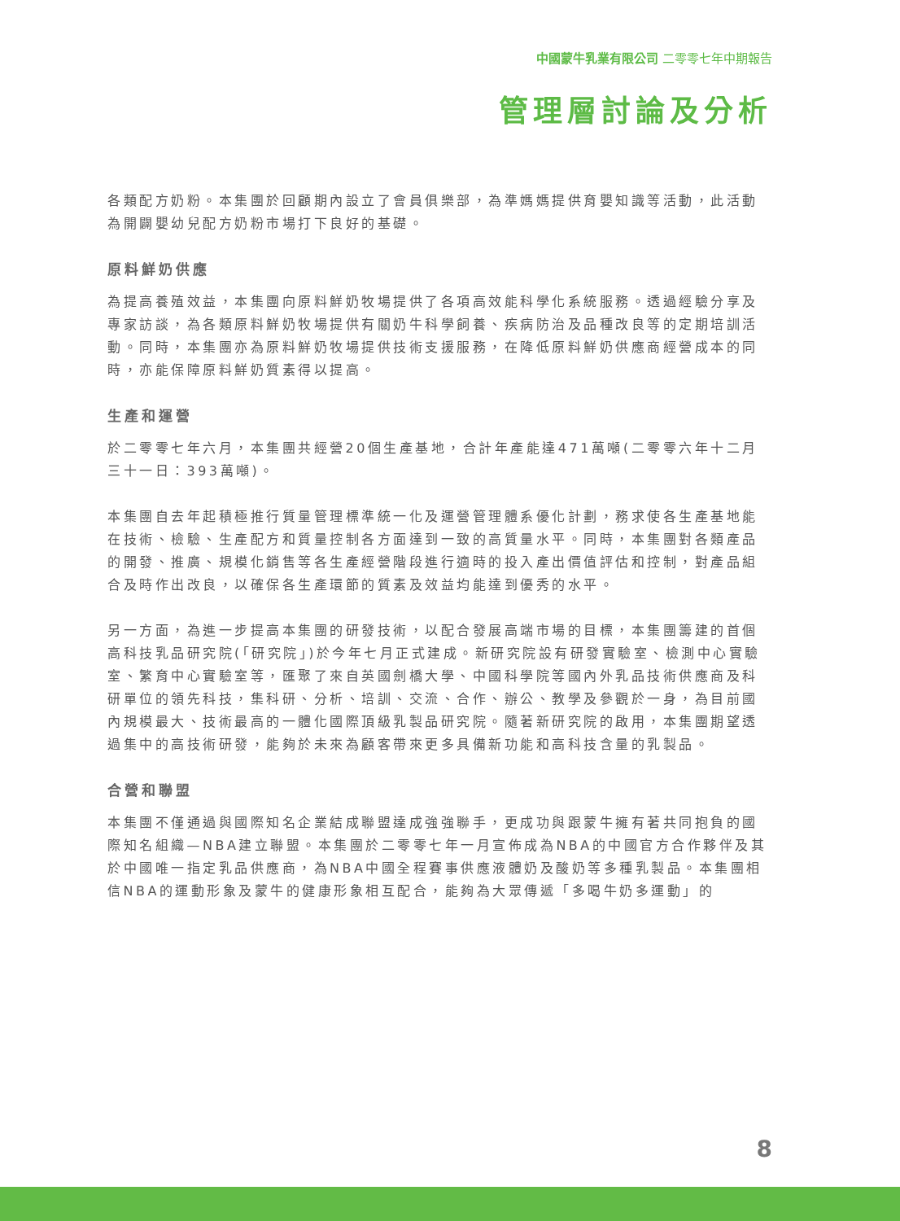中國蒙牛乳業有限公司 二零零七年中期報告
管理層討論及分析
各類配方奶粉。本集團於回顧期內設立了會員俱樂部，為準媽媽提供育嬰知識等活動，此活動為開闢嬰幼兒配方奶粉市場打下良好的基礎。
原料鮮奶供應
為提高養殖效益，本集團向原料鮮奶牧場提供了各項高效能科學化系統服務。透過經驗分享及專家訪談，為各類原料鮮奶牧場提供有關奶牛科學飼養、疾病防治及品種改良等的定期培訓活動。同時，本集團亦為原料鮮奶牧場提供技術支援服務，在降低原料鮮奶供應商經營成本的同時，亦能保障原料鮮奶質素得以提高。
生產和運營
於二零零七年六月，本集團共經營20個生產基地，合計年產能達471萬噸(二零零六年十二月三十一日：393萬噸)。
本集團自去年起積極推行質量管理標準統一化及運營管理體系優化計劃，務求使各生產基地能在技術、檢驗、生產配方和質量控制各方面達到一致的高質量水平。同時，本集團對各類產品的開發、推廣、規模化銷售等各生產經營階段進行適時的投入產出價值評估和控制，對產品組合及時作出改良，以確保各生產環節的質素及效益均能達到優秀的水平。
另一方面，為進一步提高本集團的研發技術，以配合發展高端市場的目標，本集團籌建的首個高科技乳品研究院(「研究院」)於今年七月正式建成。新研究院設有研發實驗室、檢測中心實驗室、繁育中心實驗室等，匯聚了來自英國劍橋大學、中國科學院等國內外乳品技術供應商及科研單位的領先科技，集科研、分析、培訓、交流、合作、辦公、教學及參觀於一身，為目前國內規模最大、技術最高的一體化國際頂級乳製品研究院。隨著新研究院的啟用，本集團期望透過集中的高技術研發，能夠於未來為顧客帶來更多具備新功能和高科技含量的乳製品。
合營和聯盟
本集團不僅通過與國際知名企業結成聯盟達成強強聯手，更成功與跟蒙牛擁有著共同抱負的國際知名組織—NBA建立聯盟。本集團於二零零七年一月宣佈成為NBA的中國官方合作夥伴及其於中國唯一指定乳品供應商，為NBA中國全程賽事供應液體奶及酸奶等多種乳製品。本集團相信NBA的運動形象及蒙牛的健康形象相互配合，能夠為大眾傳遞「多喝牛奶多運動」的
8